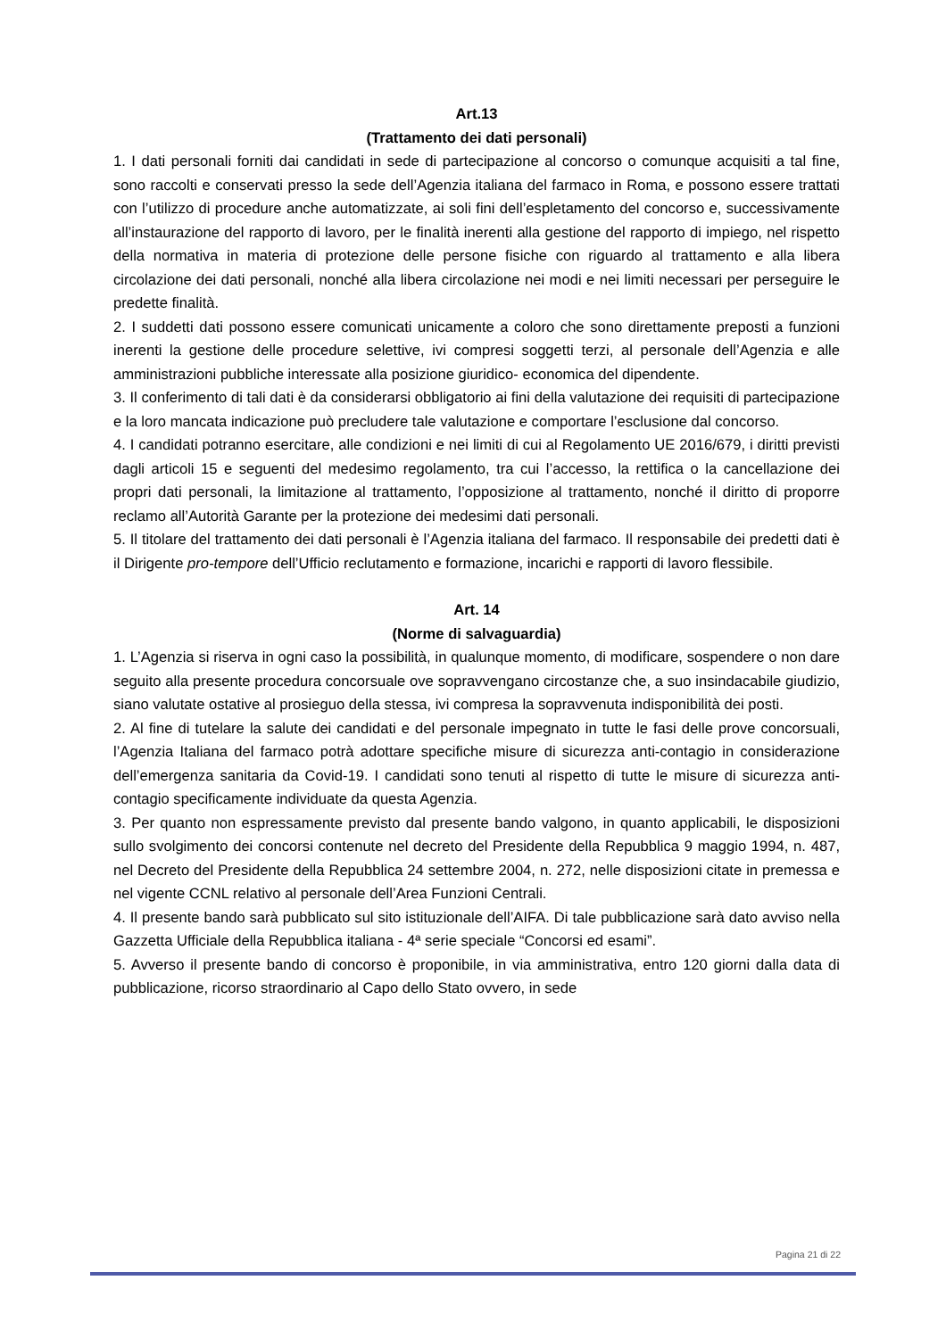Art.13
(Trattamento dei dati personali)
1. I dati personali forniti dai candidati in sede di partecipazione al concorso o comunque acquisiti a tal fine, sono raccolti e conservati presso la sede dell’Agenzia italiana del farmaco in Roma, e possono essere trattati con l’utilizzo di procedure anche automatizzate, ai soli fini dell’espletamento del concorso e, successivamente all’instaurazione del rapporto di lavoro, per le finalità inerenti alla gestione del rapporto di impiego, nel rispetto della normativa in materia di protezione delle persone fisiche con riguardo al trattamento e alla libera circolazione dei dati personali, nonché alla libera circolazione nei modi e nei limiti necessari per perseguire le predette finalità.
2. I suddetti dati possono essere comunicati unicamente a coloro che sono direttamente preposti a funzioni inerenti la gestione delle procedure selettive, ivi compresi soggetti terzi, al personale dell’Agenzia e alle amministrazioni pubbliche interessate alla posizione giuridico- economica del dipendente.
3. Il conferimento di tali dati è da considerarsi obbligatorio ai fini della valutazione dei requisiti di partecipazione e la loro mancata indicazione può precludere tale valutazione e comportare l’esclusione dal concorso.
4. I candidati potranno esercitare, alle condizioni e nei limiti di cui al Regolamento UE 2016/679, i diritti previsti dagli articoli 15 e seguenti del medesimo regolamento, tra cui l’accesso, la rettifica o la cancellazione dei propri dati personali, la limitazione al trattamento, l’opposizione al trattamento, nonché il diritto di proporre reclamo all’Autorità Garante per la protezione dei medesimi dati personali.
5. Il titolare del trattamento dei dati personali è l’Agenzia italiana del farmaco. Il responsabile dei predetti dati è il Dirigente pro-tempore dell’Ufficio reclutamento e formazione, incarichi e rapporti di lavoro flessibile.
Art. 14
(Norme di salvaguardia)
1. L’Agenzia si riserva in ogni caso la possibilità, in qualunque momento, di modificare, sospendere o non dare seguito alla presente procedura concorsuale ove sopravvengano circostanze che, a suo insindacabile giudizio, siano valutate ostative al prosieguo della stessa, ivi compresa la sopravvenuta indisponibilità dei posti.
2. Al fine di tutelare la salute dei candidati e del personale impegnato in tutte le fasi delle prove concorsuali, l’Agenzia Italiana del farmaco potrà adottare specifiche misure di sicurezza anti-contagio in considerazione dell’emergenza sanitaria da Covid-19. I candidati sono tenuti al rispetto di tutte le misure di sicurezza anti-contagio specificamente individuate da questa Agenzia.
3. Per quanto non espressamente previsto dal presente bando valgono, in quanto applicabili, le disposizioni sullo svolgimento dei concorsi contenute nel decreto del Presidente della Repubblica 9 maggio 1994, n. 487, nel Decreto del Presidente della Repubblica 24 settembre 2004, n. 272, nelle disposizioni citate in premessa e nel vigente CCNL relativo al personale dell’Area Funzioni Centrali.
4. Il presente bando sarà pubblicato sul sito istituzionale dell’AIFA. Di tale pubblicazione sarà dato avviso nella Gazzetta Ufficiale della Repubblica italiana - 4ª serie speciale “Concorsi ed esami”.
5. Avverso il presente bando di concorso è proponibile, in via amministrativa, entro 120 giorni dalla data di pubblicazione, ricorso straordinario al Capo dello Stato ovvero, in sede
Pagina 21 di 22